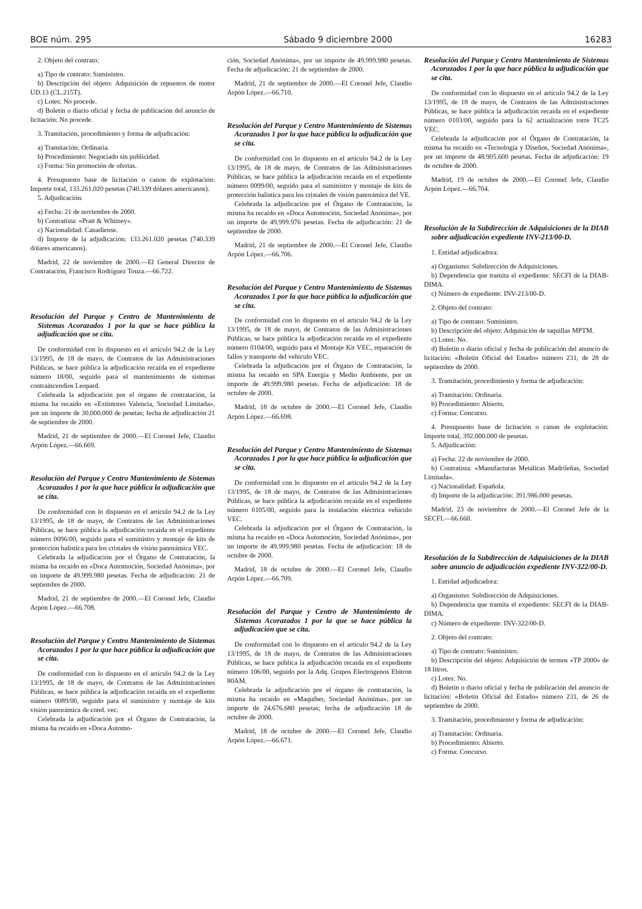BOE núm. 295 Sábado 9 diciembre 2000 16283
2. Objeto del contrato:
a) Tipo de contrato: Suministro.
b) Descripción del objeto: Adquisición de repuestos de motor UD.13 (CL.215T).
c) Lotes: No procede.
d) Boletín o diario oficial y fecha de publicación del anuncio de licitación: No procede.
3. Tramitación, procedimiento y forma de adjudicación:
a) Tramitación: Ordinaria.
b) Procedimiento: Negociado sin publicidad.
c) Forma: Sin promoción de ofertas.
4. Presupuesto base de licitación o canon de explotación: Importe total, 133.261.020 pesetas (740.339 dólares americanos).
5. Adjudicación:
a) Fecha: 21 de noviembre de 2000.
b) Contratista: «Pratt & Whitney».
c) Nacionalidad: Canadiense.
d) Importe de la adjudicación: 133.261.020 pesetas (740.339 dólares americanos).
Madrid, 22 de noviembre de 2000.—El General Director de Contratación, Francisco Rodríguez Touza.—66.722.
Resolución del Parque y Centro de Mantenimiento de Sistemas Acorazados 1 por la que se hace pública la adjudicación que se cita.
De conformidad con lo dispuesto en el artículo 94.2 de la Ley 13/1995, de 18 de mayo, de Contratos de las Administraciones Públicas, se hace pública la adjudicación recaída en el expediente número 18/00, seguido para el mantenimiento de sistemas contraincendios Leopard.
Celebrada la adjudicación por el órgano de contratación, la misma ha recaído en «Extintores Valencia, Sociedad Limitada», por un importe de 30.000.000 de pesetas; fecha de adjudicación 21 de septiembre de 2000.
Madrid, 21 de septiembre de 2000.—El Coronel Jefe, Claudio Arpón López.—66.669.
Resolución del Parque y Centro Mantenimiento de Sistemas Acorazados 1 por la que hace pública la adjudicación que se cita.
De conformidad con lo dispuesto en el artículo 94.2 de la Ley 13/1995, de 18 de mayo, de Contratos de las Administraciones Públicas, se hace pública la adjudicación recaída en el expediente número 0096/00, seguido para el suministro y montaje de kits de protección balística para los cristales de visión panorámica VEC.
Celebrada la adjudicación por el Órgano de Contratación, la misma ha recaído en «Doca Automoción, Sociedad Anónima», por un importe de 49.999.980 pesetas. Fecha de adjudicación: 21 de septiembre de 2000.
Madrid, 21 de septiembre de 2000.—El Coronel Jefe, Claudio Arpón López.—66.708.
Resolución del Parque y Centro Mantenimiento de Sistemas Acorazados 1 por la que hace pública la adjudicación que se cita.
De conformidad con lo dispuesto en el artículo 94.2 de la Ley 13/1995, de 18 de mayo, de Contratos de las Administraciones Públicas, se hace pública la adjudicación recaída en el expediente número 0089/00, seguido para el suministro y montaje de kits visión panorámica de cond. vec.
Celebrada la adjudicación por el Órgano de Contratación, la misma ha recaído en «Doca Automo-
ción, Sociedad Anónima», por un importe de 49.999.980 pesetas. Fecha de adjudicación: 21 de septiembre de 2000.
Madrid, 21 de septiembre de 2000.—El Coronel Jefe, Claudio Arpón López.—66.710.
Resolución del Parque y Centro Mantenimiento de Sistemas Acorazados 1 por la que hace pública la adjudicación que se cita.
De conformidad con lo dispuesto en el artículo 94.2 de la Ley 13/1995, de 18 de mayo, de Contratos de las Administraciones Públicas, se hace pública la adjudicación recaída en el expediente número 0099/00, seguido para el suministro y montaje de kits de protección balística para los cristales de visión panorámica del VE.
Celebrada la adjudicación por el Órgano de Contratación, la misma ha recaído en «Doca Automoción, Sociedad Anónima», por un importe de 49.999.976 pesetas. Fecha de adjudicación: 21 de septiembre de 2000.
Madrid, 21 de septiembre de 2000.—El Coronel Jefe, Claudio Arpón López.—66.706.
Resolución del Parque y Centro Mantenimiento de Sistemas Acorazados 1 por la que hace pública la adjudicación que se cita.
De conformidad con lo dispuesto en el artículo 94.2 de la Ley 13/1995, de 18 de mayo, de Contratos de las Administraciones Públicas, se hace pública la adjudicación recaída en el expediente número 0104/00, seguido para el Montaje Kit VEC, reparación de fallos y transporte del vehículo VEC.
Celebrada la adjudicación por el Órgano de Contratación, la misma ha recaído en SPA Energía y Medio Ambiente, por un importe de 49.999.980 pesetas. Fecha de adjudicación: 18 de octubre de 2000.
Madrid, 18 de octubre de 2000.—El Coronel Jefe, Claudio Arpón López.—66.698.
Resolución del Parque y Centro Mantenimiento de Sistemas Acorazados 1 por la que hace pública la adjudicación que se cita.
De conformidad con lo dispuesto en el artículo 94.2 de la Ley 13/1995, de 18 de mayo, de Contratos de las Administraciones Públicas, se hace pública la adjudicación recaída en el expediente número 0105/00, seguido para la instalación eléctrica vehículo VEC.
Celebrada la adjudicación por el Órgano de Contratación, la misma ha recaído en «Doca Automoción, Sociedad Anónima», por un importe de 49.999.980 pesetas. Fecha de adjudicación: 18 de octubre de 2000.
Madrid, 18 de octubre de 2000.—El Coronel Jefe, Claudio Arpón López.—66.709.
Resolución del Parque y Centro de Mantenimiento de Sistemas Acorazados 1 por la que se hace pública la adjudicación que se cita.
De conformidad con lo dispuesto en el artículo 94.2 de la Ley 13/1995, de 18 de mayo, de Contratos de las Administraciones Públicas, se hace pública la adjudicación recaída en el expediente número 106/00, seguido por la Adq. Grupos Electrógenos Ebitron 80AM.
Celebrada la adjudicación por el órgano de contratación, la misma ha recaído en «Maquiber, Sociedad Anónima», por un importe de 24.676.680 pesetas; fecha de adjudicación 18 de octubre de 2000.
Madrid, 18 de octubre de 2000.—El Coronel Jefe, Claudio Arpón López.—66.671.
Resolución del Parque y Centro Mantenimiento de Sistemas Acorazados 1 por la que hace pública la adjudicación que se cita.
De conformidad con lo dispuesto en el artículo 94.2 de la Ley 13/1995, de 18 de mayo, de Contratos de las Administraciones Públicas, se hace pública la adjudicación recaída en el expediente número 0103/00, seguido para la 62 actualización torre TC25 VEC.
Celebrada la adjudicación por el Órgano de Contratación, la misma ha recaído en «Tecnología y Diseños, Sociedad Anónima», por un importe de 48.905.600 pesetas. Fecha de adjudicación: 19 de octubre de 2000.
Madrid, 19 de octubre de 2000.—El Coronel Jefe, Claudio Arpón López.—66.704.
Resolución de la Subdirección de Adquisiciones de la DIAB sobre adjudicación expediente INV-213/00-D.
1. Entidad adjudicadora:
a) Organismo: Subdirección de Adquisiciones.
b) Dependencia que tramita el expediente: SECFI de la DIAB-DIMA.
c) Número de expediente: INV-213/00-D.
2. Objeto del contrato:
a) Tipo de contrato: Suministro.
b) Descripción del objeto: Adquisición de taquillas MPTM.
c) Lotes: No.
d) Boletín o diario oficial y fecha de publicación del anuncio de licitación: «Boletín Oficial del Estado» número 231, de 28 de septiembre de 2000.
3. Tramitación, procedimiento y forma de adjudicación:
a) Tramitación: Ordinaria.
b) Procedimiento: Abierto.
c) Forma: Concurso.
4. Presupuesto base de licitación o canon de explotación: Importe total, 392.000.000 de pesetas.
5. Adjudicación:
a) Fecha: 22 de noviembre de 2000.
b) Contratista: «Manufacturas Metálicas Madrileñas, Sociedad Limitada».
c) Nacionalidad: Española.
d) Importe de la adjudicación: 391.986.000 pesetas.
Madrid, 23 de noviembre de 2000.—El Coronel Jefe de la SECFI.—66.660.
Resolución de la Subdirección de Adquisiciones de la DIAB sobre anuncio de adjudicación expediente INV-322/00-D.
1. Entidad adjudicadora:
a) Organismo: Subdirección de Adquisiciones.
b) Dependencia que tramita el expediente: SECFI de la DIAB-DIMA.
c) Número de expediente: INV-322/00-D.
2. Objeto del contrato:
a) Tipo de contrato: Suministro.
b) Descripción del objeto: Adquisición de termos «TP 2000» de 18 litros.
c) Lotes: No.
d) Boletín o diario oficial y fecha de publicación del anuncio de licitación: «Boletín Oficial del Estado» número 231, de 26 de septiembre de 2000.
3. Tramitación, procedimiento y forma de adjudicación:
a) Tramitación: Ordinaria.
b) Procedimiento: Abierto.
c) Forma: Concurso.